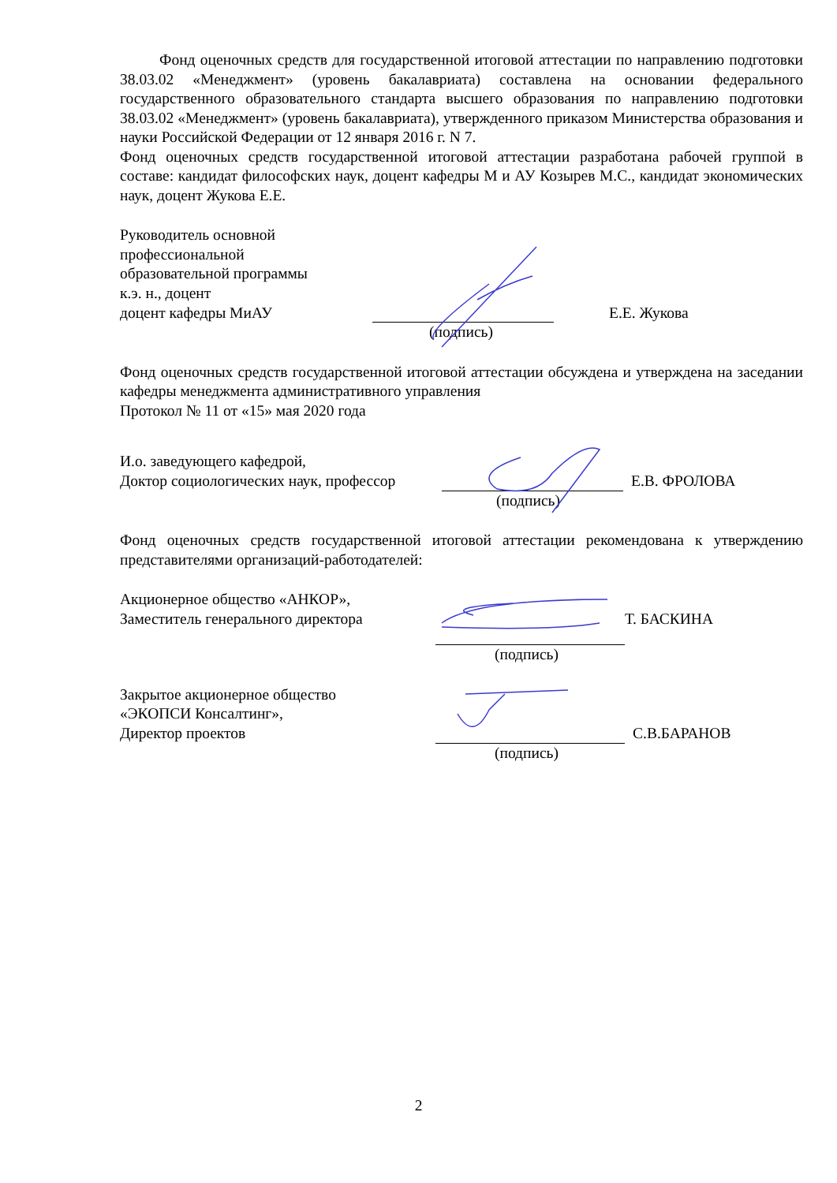Фонд оценочных средств для государственной итоговой аттестации по направлению подготовки 38.03.02 «Менеджмент» (уровень бакалавриата) составлена на основании федерального государственного образовательного стандарта высшего образования по направлению подготовки 38.03.02 «Менеджмент» (уровень бакалавриата), утвержденного приказом Министерства образования и науки Российской Федерации от 12 января 2016 г. N 7.
Фонд оценочных средств государственной итоговой аттестации разработана рабочей группой в составе: кандидат философских наук, доцент кафедры М и АУ Козырев М.С., кандидат экономических наук, доцент Жукова Е.Е.
Руководитель основной
профессиональной
образовательной программы
к.э. н., доцент
доцент кафедры МиАУ
Е.Е. Жукова
(подпись)
Фонд оценочных средств государственной итоговой аттестации обсуждена и утверждена на заседании кафедры менеджмента административного управления
Протокол № 11 от «15» мая 2020 года
И.о. заведующего кафедрой,
Доктор социологических наук, профессор
Е.В. ФРОЛОВА
(подпись)
Фонд оценочных средств государственной итоговой аттестации рекомендована к утверждению представителями организаций-работодателей:
Акционерное общество «АНКОР»,
Заместитель генерального директора
Т. БАСКИНА
(подпись)
Закрытое акционерное общество
«ЭКОПСИ Консалтинг»,
Директор проектов
С.В.БАРАНОВ
(подпись)
2